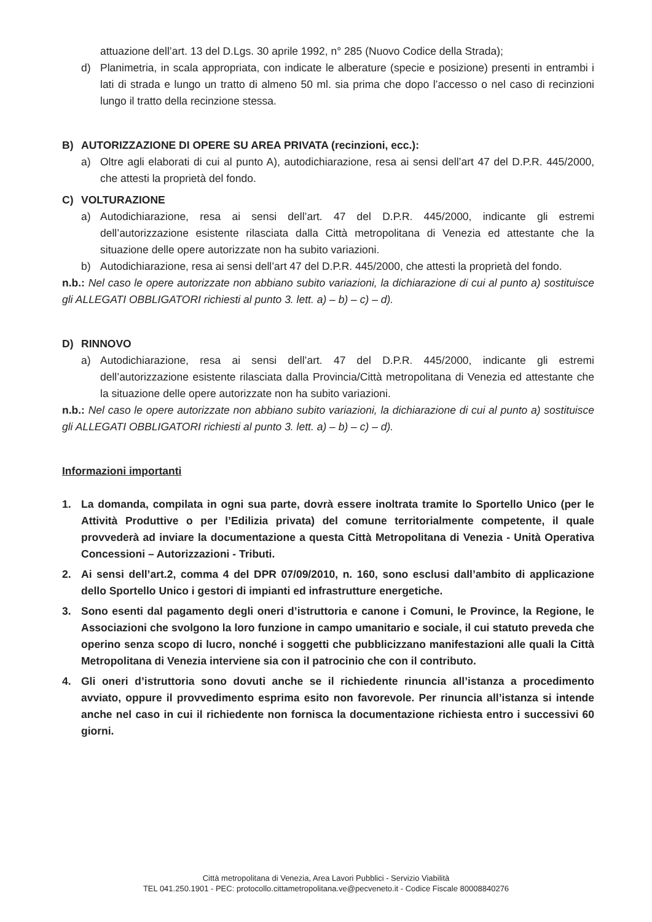attuazione dell’art. 13 del D.Lgs. 30 aprile 1992, n° 285 (Nuovo Codice della Strada);
d) Planimetria, in scala appropriata, con indicate le alberature (specie e posizione) presenti in entrambi i lati di strada e lungo un tratto di almeno 50 ml. sia prima che dopo l’accesso o nel caso di recinzioni lungo il tratto della recinzione stessa.
B) AUTORIZZAZIONE DI OPERE SU AREA PRIVATA (recinzioni, ecc.):
a) Oltre agli elaborati di cui al punto A), autodichiarazione, resa ai sensi dell’art 47 del D.P.R. 445/2000, che attesti la proprietà del fondo.
C) VOLTURAZIONE
a) Autodichiarazione, resa ai sensi dell’art. 47 del D.P.R. 445/2000, indicante gli estremi dell’autorizzazione esistente rilasciata dalla Città metropolitana di Venezia ed attestante che la situazione delle opere autorizzate non ha subito variazioni.
b) Autodichiarazione, resa ai sensi dell’art 47 del D.P.R. 445/2000, che attesti la proprietà del fondo.
n.b.: Nel caso le opere autorizzate non abbiano subito variazioni, la dichiarazione di cui al punto a) sostituisce gli ALLEGATI OBBLIGATORI richiesti al punto 3. lett. a) – b) – c) – d).
D) RINNOVO
a) Autodichiarazione, resa ai sensi dell’art. 47 del D.P.R. 445/2000, indicante gli estremi dell’autorizzazione esistente rilasciata dalla Provincia/Città metropolitana di Venezia ed attestante che la situazione delle opere autorizzate non ha subito variazioni.
n.b.: Nel caso le opere autorizzate non abbiano subito variazioni, la dichiarazione di cui al punto a) sostituisce gli ALLEGATI OBBLIGATORI richiesti al punto 3. lett. a) – b) – c) – d).
Informazioni importanti
1. La domanda, compilata in ogni sua parte, dovrà essere inoltrata tramite lo Sportello Unico (per le Attività Produttive o per l’Edilizia privata) del comune territorialmente competente, il quale provvederà ad inviare la documentazione a questa Città Metropolitana di Venezia - Unità Operativa Concessioni – Autorizzazioni - Tributi.
2. Ai sensi dell’art.2, comma 4 del DPR 07/09/2010, n. 160, sono esclusi dall’ambito di applicazione dello Sportello Unico i gestori di impianti ed infrastrutture energetiche.
3. Sono esenti dal pagamento degli oneri d’istruttoria e canone i Comuni, le Province, la Regione, le Associazioni che svolgono la loro funzione in campo umanitario e sociale, il cui statuto preveda che operino senza scopo di lucro, nonché i soggetti che pubblicizzano manifestazioni alle quali la Città Metropolitana di Venezia interviene sia con il patrocinio che con il contributo.
4. Gli oneri d’istruttoria sono dovuti anche se il richiedente rinuncia all’istanza a procedimento avviato, oppure il provvedimento esprima esito non favorevole. Per rinuncia all’istanza si intende anche nel caso in cui il richiedente non fornisca la documentazione richiesta entro i successivi 60 giorni.
Città metropolitana di Venezia, Area Lavori Pubblici - Servizio Viabilità
TEL 041.250.1901 - PEC: protocollo.cittametropolitana.ve@pecveneto.it - Codice Fiscale 80008840276